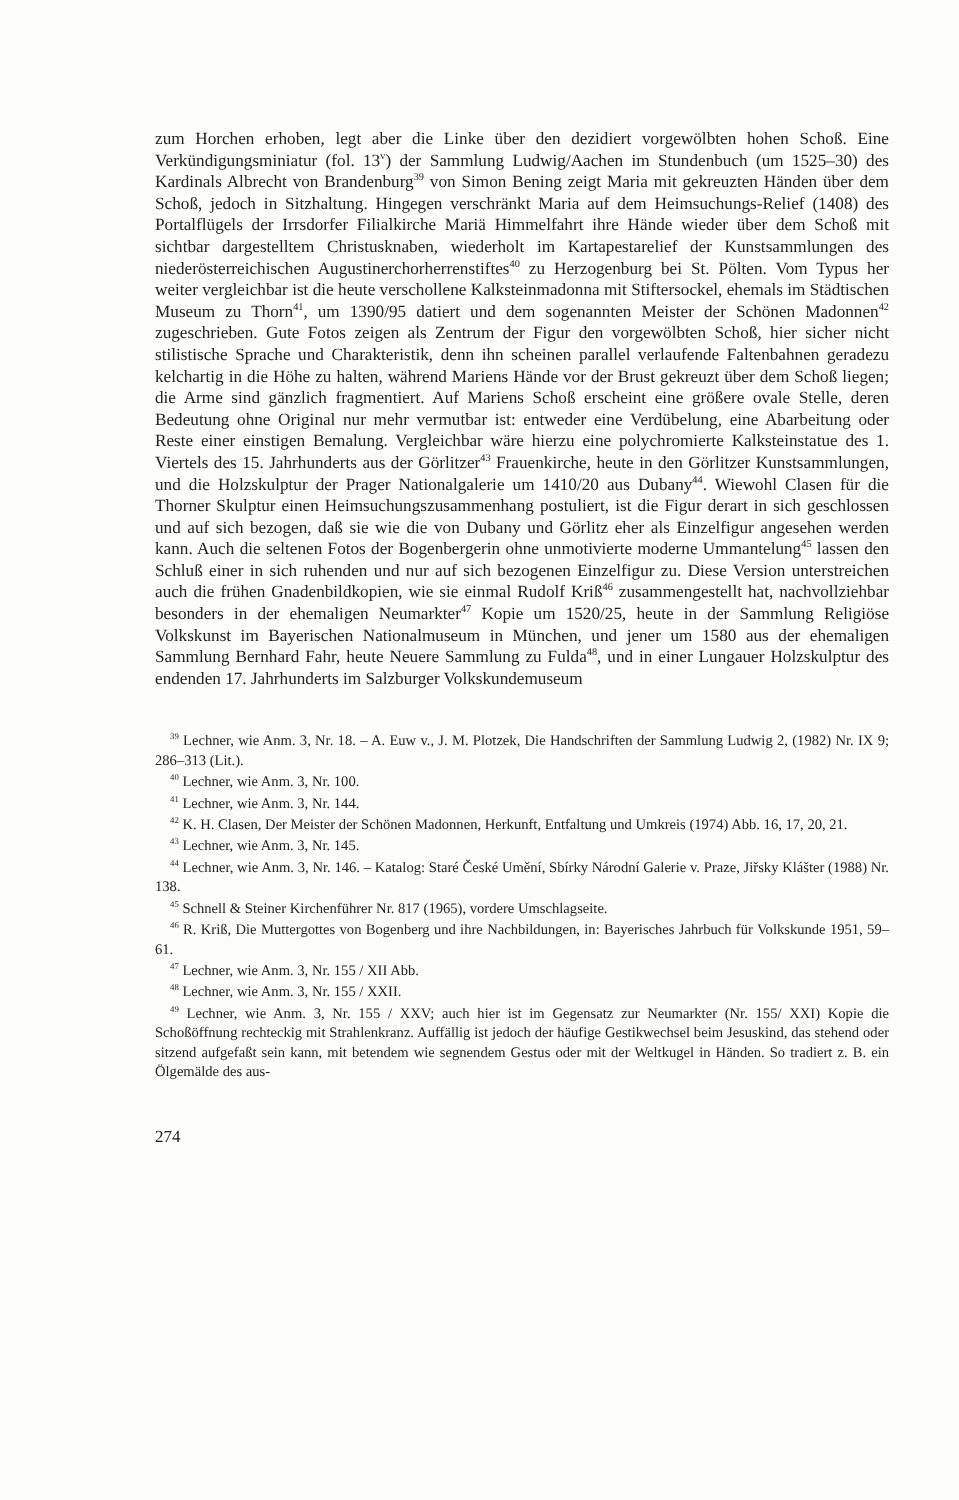zum Horchen erhoben, legt aber die Linke über den dezidiert vorgewölbten hohen Schoß. Eine Verkündigungsminiatur (fol. 13<sup>v</sup>) der Sammlung Ludwig/Aachen im Stundenbuch (um 1525–30) des Kardinals Albrecht von Brandenburg<sup>39</sup> von Simon Bening zeigt Maria mit gekreuzten Händen über dem Schoß, jedoch in Sitzhaltung. Hingegen verschränkt Maria auf dem Heimsuchungs-Relief (1408) des Portalflügels der Irrsdorfer Filialkirche Mariä Himmelfahrt ihre Hände wieder über dem Schoß mit sichtbar dargestelltem Christusknaben, wiederholt im Kartapestarelief der Kunstsammlungen des niederösterreichischen Augustinerchorherrenstiftes<sup>40</sup> zu Herzogenburg bei St. Pölten. Vom Typus her weiter vergleichbar ist die heute verschollene Kalksteinmadonna mit Stiftersockel, ehemals im Städtischen Museum zu Thorn<sup>41</sup>, um 1390/95 datiert und dem sogenannten Meister der Schönen Madonnen<sup>42</sup> zugeschrieben. Gute Fotos zeigen als Zentrum der Figur den vorgewölbten Schoß, hier sicher nicht stilistische Sprache und Charakteristik, denn ihn scheinen parallel verlaufende Faltenbahnen geradezu kelchartig in die Höhe zu halten, während Mariens Hände vor der Brust gekreuzt über dem Schoß liegen; die Arme sind gänzlich fragmentiert. Auf Mariens Schoß erscheint eine größere ovale Stelle, deren Bedeutung ohne Original nur mehr vermutbar ist: entweder eine Verdübelung, eine Abarbeitung oder Reste einer einstigen Bemalung. Vergleichbar wäre hierzu eine polychromierte Kalksteinstatue des 1. Viertels des 15. Jahrhunderts aus der Görlitzer<sup>43</sup> Frauenkirche, heute in den Görlitzer Kunstsammlungen, und die Holzskulptur der Prager Nationalgalerie um 1410/20 aus Dubany<sup>44</sup>. Wiewohl Clasen für die Thorner Skulptur einen Heimsuchungszusammenhang postuliert, ist die Figur derart in sich geschlossen und auf sich bezogen, daß sie wie die von Dubany und Görlitz eher als Einzelfigur angesehen werden kann. Auch die seltenen Fotos der Bogenbergerin ohne unmotivierte moderne Ummantelung<sup>45</sup> lassen den Schluß einer in sich ruhenden und nur auf sich bezogenen Einzelfigur zu. Diese Version unterstreichen auch die frühen Gnadenbildkopien, wie sie einmal Rudolf Kriß<sup>46</sup> zusammengestellt hat, nachvollziehbar besonders in der ehemaligen Neumarkter<sup>47</sup> Kopie um 1520/25, heute in der Sammlung Religiöse Volkskunst im Bayerischen Nationalmuseum in München, und jener um 1580 aus der ehemaligen Sammlung Bernhard Fahr, heute Neuere Sammlung zu Fulda<sup>48</sup>, und in einer Lungauer Holzskulptur des endenden 17. Jahrhunderts im Salzburger Volkskundemuseum
<sup>39</sup> Lechner, wie Anm. 3, Nr. 18. – A. Euw v., J. M. Plotzek, Die Handschriften der Sammlung Ludwig 2, (1982) Nr. IX 9; 286–313 (Lit.).
<sup>40</sup> Lechner, wie Anm. 3, Nr. 100.
<sup>41</sup> Lechner, wie Anm. 3, Nr. 144.
<sup>42</sup> K. H. Clasen, Der Meister der Schönen Madonnen, Herkunft, Entfaltung und Umkreis (1974) Abb. 16, 17, 20, 21.
<sup>43</sup> Lechner, wie Anm. 3, Nr. 145.
<sup>44</sup> Lechner, wie Anm. 3, Nr. 146. – Katalog: Staré České Umění, Sbírky Národní Galerie v. Praze, Jiřsky Klášter (1988) Nr. 138.
<sup>45</sup> Schnell & Steiner Kirchenführer Nr. 817 (1965), vordere Umschlagseite.
<sup>46</sup> R. Kriß, Die Muttergottes von Bogenberg und ihre Nachbildungen, in: Bayerisches Jahrbuch für Volkskunde 1951, 59–61.
<sup>47</sup> Lechner, wie Anm. 3, Nr. 155 / XII Abb.
<sup>48</sup> Lechner, wie Anm. 3, Nr. 155 / XXII.
<sup>49</sup> Lechner, wie Anm. 3, Nr. 155 / XXV; auch hier ist im Gegensatz zur Neumarkter (Nr. 155/ XXI) Kopie die Schoßöffnung rechteckig mit Strahlenkranz. Auffällig ist jedoch der häufige Gestikwechsel beim Jesuskind, das stehend oder sitzend aufgefaßt sein kann, mit betendem wie segnendem Gestus oder mit der Weltkugel in Händen. So tradiert z. B. ein Ölgemälde des aus-
274